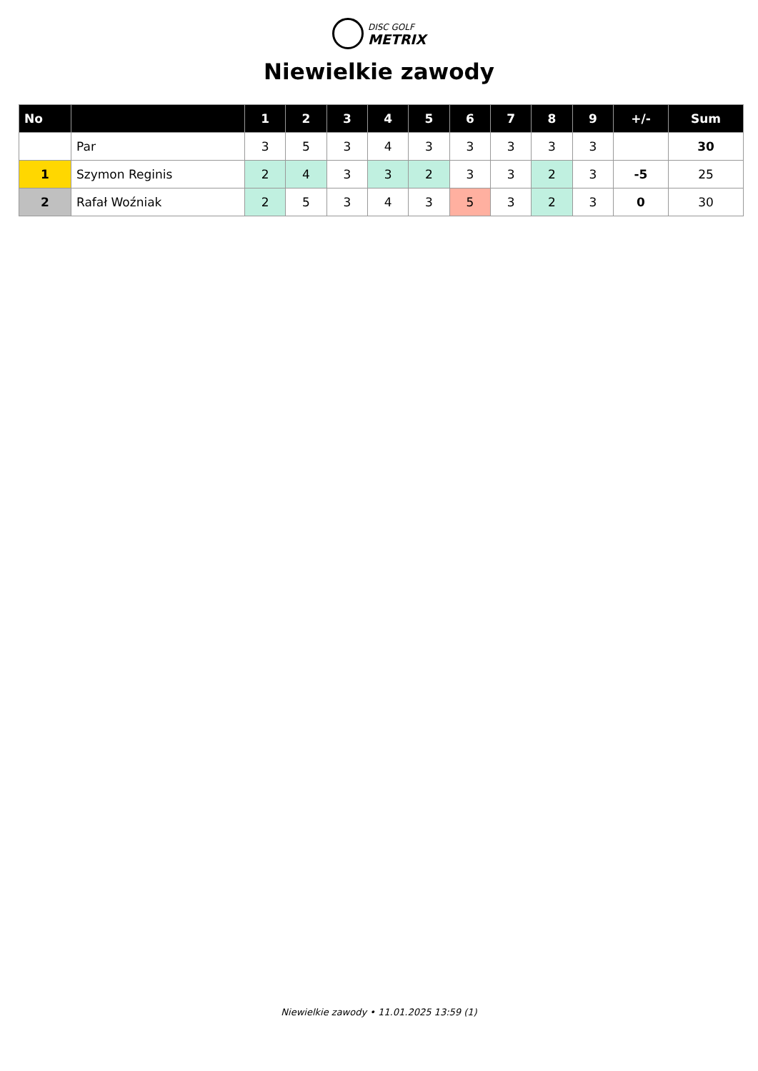DISC GOLF
METRIX
Niewielkie zawody
| No | | 1 | 2 | 3 | 4 | 5 | 6 | 7 | 8 | 9 | +/- | Sum |
| --- | --- | --- | --- | --- | --- | --- | --- | --- | --- | --- | --- | --- |
| | Par | 3 | 5 | 3 | 4 | 3 | 3 | 3 | 3 | 3 | | 30 |
| 1 | Szymon Reginis | 2 | 4 | 3 | 3 | 2 | 3 | 3 | 2 | 3 | -5 | 25 |
| 2 | Rafał Woźniak | 2 | 5 | 3 | 4 | 3 | 5 | 3 | 2 | 3 | 0 | 30 |
Niewielkie zawody • 11.01.2025 13:59 (1)